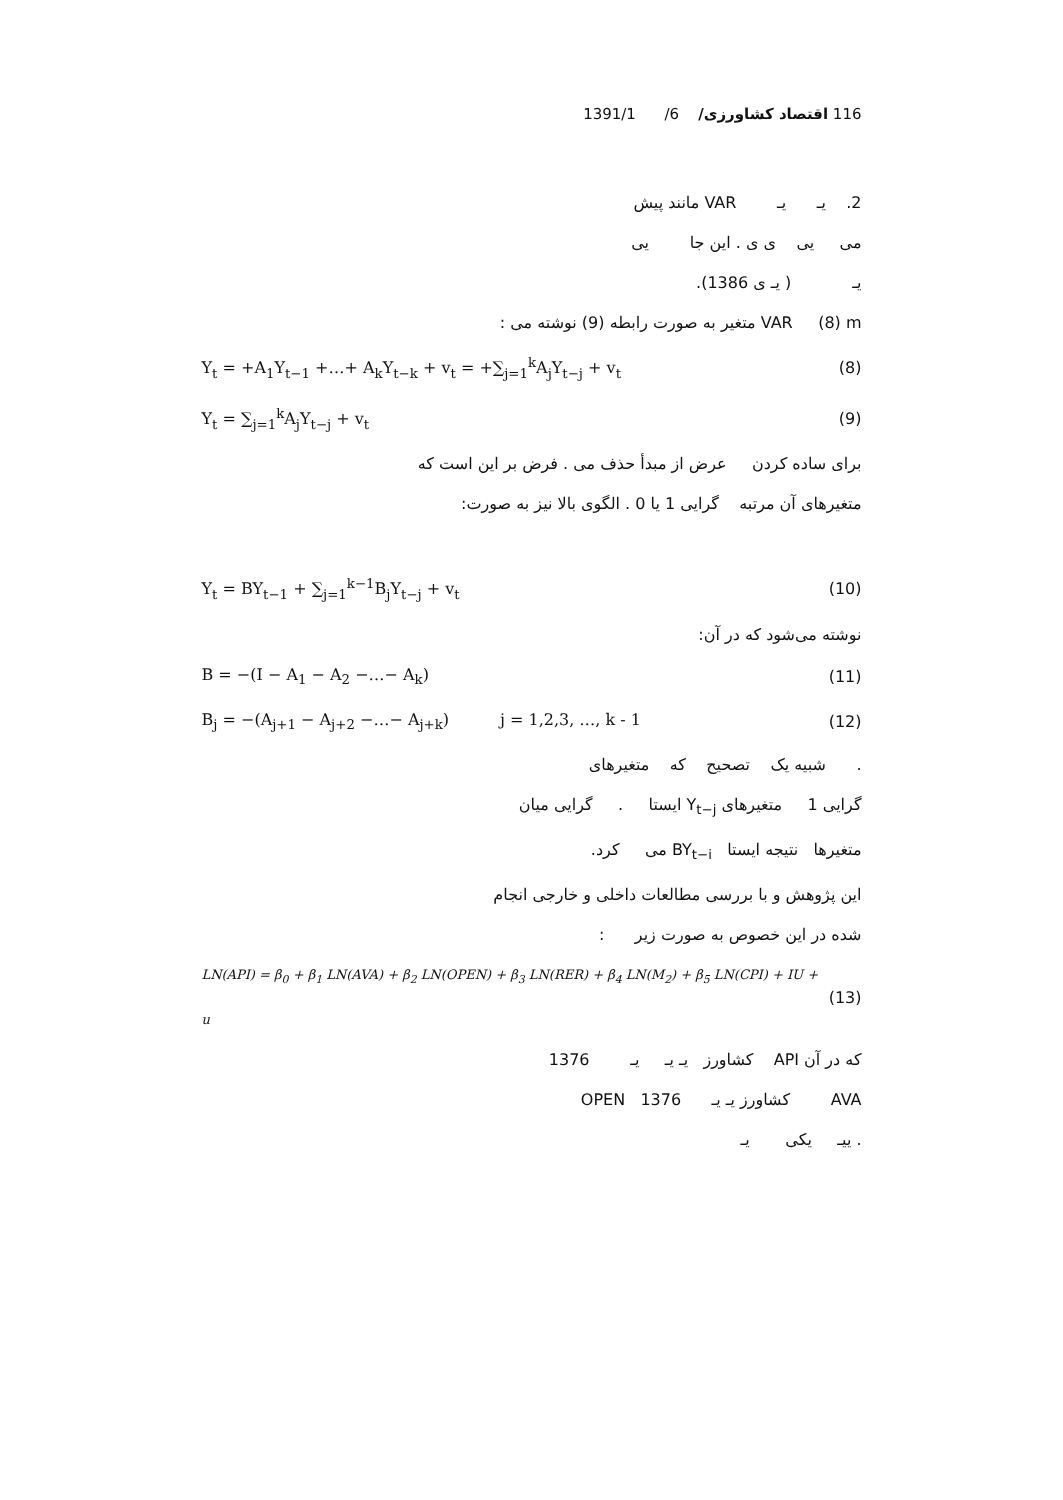116 اقتصاد کشاورزی/ 6/ 1391/1
2. یـ یـ VAR مانند پیش
می یی ی ی . این جا یی
یـ ( یـ ی 1386).
VAR (8) m متغیر به صورت رابطه (9) نوشته می :
Y<sub>t</sub> = +A<sub>1</sub>Y<sub>t−1</sub> +…+ A<sub>k</sub>Y<sub>t−k</sub> + v<sub>t</sub> = +∑<sub>j=1</sub><sup>k</sup>A<sub>j</sub>Y<sub>t−j</sub> + v<sub>t</sub> (8)
Y<sub>t</sub> = ∑<sub>j=1</sub><sup>k</sup>A<sub>j</sub>Y<sub>t−j</sub> + v<sub>t</sub> (9)
برای ساده کردن عرض از مبدأ حذف می . فرض بر این است که
متغیرهای آن مرتبه گرایی 1 یا 0 . الگوی بالا نیز به صورت:
Y<sub>t</sub> = BY<sub>t−1</sub> + ∑<sub>j=1</sub><sup>k−1</sup>B<sub>j</sub>Y<sub>t−j</sub> + v<sub>t</sub> (10)
نوشته می‌شود که در آن:
B = −(I − A<sub>1</sub> − A<sub>2</sub> −…− A<sub>k</sub>) (11)
B<sub>j</sub> = −(A<sub>j+1</sub> − A<sub>j+2</sub> −…− A<sub>j+k</sub>) j = 1,2,3, …, k - 1 (12)
. شبیه یک تصحیح که متغیرهای
گرایی 1 متغیرهای Y<sub>t−j</sub> ایستا . گرایی میان
متغیرها نتیجه ایستا BY<sub>t−i</sub> می کرد.
این پژوهش و با بررسی مطالعات داخلی و خارجی انجام
شده در این خصوص به صورت زیر :
LN(API) = β<sub>0</sub> + β<sub>1</sub> LN(AVA) + β<sub>2</sub> LN(OPEN) + β<sub>3</sub> LN(RER) + β<sub>4</sub> LN(M<sub>2</sub>) + β<sub>5</sub> LN(CPI) + IU + u (13)
که در آن API کشاورز یـ یـ یـ 1376
AVA کشاورز یـ یـ 1376 OPEN
. ییـ یکی یـ